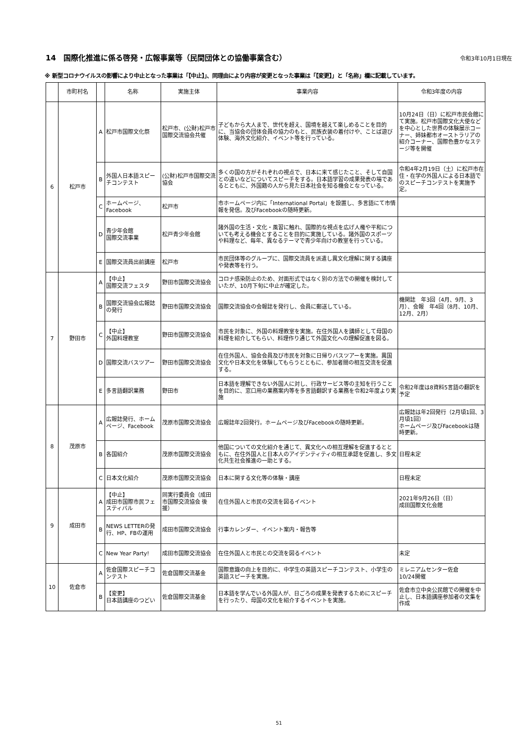14　国際化推進に係る啓発・広報事業等（民間団体との協働事業含む）
令和3年10月1日現在
※ 新型コロナウイルスの影響により中止となった事業は「【中止】」、同理由により内容が変更となった事業は「【変更】」と「名称」欄に記載しています。
| | 市町村名 | | 名称 | 実施主体 | 事業内容 | 令和3年度の内容 |
| --- | --- | --- | --- | --- | --- | --- |
| 6 | 松戸市 | A | 松戸市国際文化祭 | 松戸市、(公財)松戸市国際交流協会共催 | 子どもから大人まで、世代を超え、国境を越えて楽しめることを目的に、当協会の団体会員の協力のもと、民族衣装の着付けや、ことば遊び体験、海外文化紹介、イベント等を行っている。 | 10月24日（日）に松戸市民会館にて実施。松戸市国際文化大使などを中心とした世界の体験展示コーナー、姉妹都市オーストラリアの紹介コーナー、国際色豊かなステージ等を開催 |
| | | B | 外国人日本語スピーチコンテスト | (公財)松戸市国際交流協会 | 多くの国の方がそれぞれの視点で、日本に来て感じたこと、そして自国との違いなどについてスピーチをする。日本語学習の成果発表の場であるとともに、外国籍の人から見た日本社会を知る機会となっている。 | 令和4年2月19日（土）に松戸市在住・在学の外国人による日本語でのスピーチコンテストを実施予定。 |
| | | C | ホームページ、Facebook | 松戸市 | 市ホームページ内に「International Portal」を設置し、多言語にて市情報を発信。及びFacebookの随時更新。 | |
| | | D | 青少年会館 国際交流事業 | 松戸青少年会館 | 諸外国の生活・文化・風習に触れ、国際的な視点を広げ人権や平和についても考える機会とすることを目的に実施している。諸外国のスポーツや料理など、毎年、異なるテーマで青少年向けの教室を行っている。 | |
| | | E | 国際交流員出前講座 | 松戸市 | 市民団体等のグループに、国際交流員を派遣し異文化理解に関する講座や発表等を行う。 | |
| 7 | 野田市 | A | 【中止】 国際交流フェスタ | 野田市国際交流協会 | コロナ感染防止のため、対面形式ではなく別の方法での開催を検討していたが、10月下旬に中止が確定した。 | |
| | | B | 国際交流協会広報誌の発行 | 野田市国際交流協会 | 国際交流協会の会報誌を発行し、会員に郵送している。 | 機関誌 年3回（4月、9月、3月）、会報 年4回（8月、10月、12月、2月） |
| | | C | 【中止】 外国料理教室 | 野田市国際交流協会 | 市民を対象に、外国の料理教室を実施。在住外国人を講師として母国の料理を紹介してもらい、料理作り通じて外国文化への理解促進を図る。 | |
| | | D | 国際交流バスツアー | 野田市国際交流協会 | 在住外国人、協会会員及び市民を対象に日帰りバスツアーを実施。異国文化や日本文化を体験してもらうとともに、参加者間の相互交流を促進する。 | |
| | | E | 多言語翻訳業務 | 野田市 | 日本語を理解できない外国人に対し、行政サービス等の主知を行うことを目的に、窓口用の業務案内等を多言語翻訳する業務を令和2年度より実施 | 令和2年度は8資料5言語の翻訳を予定 |
| 8 | 茂原市 | A | 広報誌発行、ホームページ、Facebook | 茂原市国際交流協会 | 広報誌年2回発行。ホームページ及びFacebookの随時更新。 | 広報誌は年2回発行（2月頃1回、3月頃1回） ホームページ及びFacebookは随時更新。 |
| | | B | 各国紹介 | 茂原市国際交流協会 | 他国についての文化紹介を通じて、異文化への相互理解を促進するとともに、在住外国人と日本人のアイデンティティの相互承認を促進し、多文化共生社会推進の一助とする。 | 日程未定 |
| | | C | 日本文化紹介 | 茂原市国際交流協会 | 日本に関する文化等の体験・講座 | 日程未定 |
| 9 | 成田市 | A | 【中止】 成田市国際市民フェスティバル | 同実行委員会（成田市国際交流協会 後援） | 在住外国人と市民の交流を図るイベント | 2021年9月26日（日） 成田国際文化会館 |
| | | B | NEWS LETTERの発行、HP、FBの運用 | 成田市国際交流協会 | 行事カレンダー、イベント案内・報告等 | |
| | | C | New Year Party! | 成田市国際交流協会 | 在住外国人と市民との交流を図るイベント | 未定 |
| 10 | 佐倉市 | A | 佐倉国際スピーチコンテスト | 佐倉国際交流基金 | 国際意識の向上を目的に、中学生の英語スピーチコンテスト、小学生の英語スピーチを実施。 | ミレニアムセンター佐倉 10/24開催 |
| | | B | 【変更】 日本語講座のつどい | 佐倉国際交流基金 | 日本語を学んでいる外国人が、日ごろの成果を発表するためにスピーチを行ったり、母国の文化を紹介するイベントを実施。 | 佐倉市立中央公民館での開催を中止し、日本語講座参加者の文集を作成 |
51